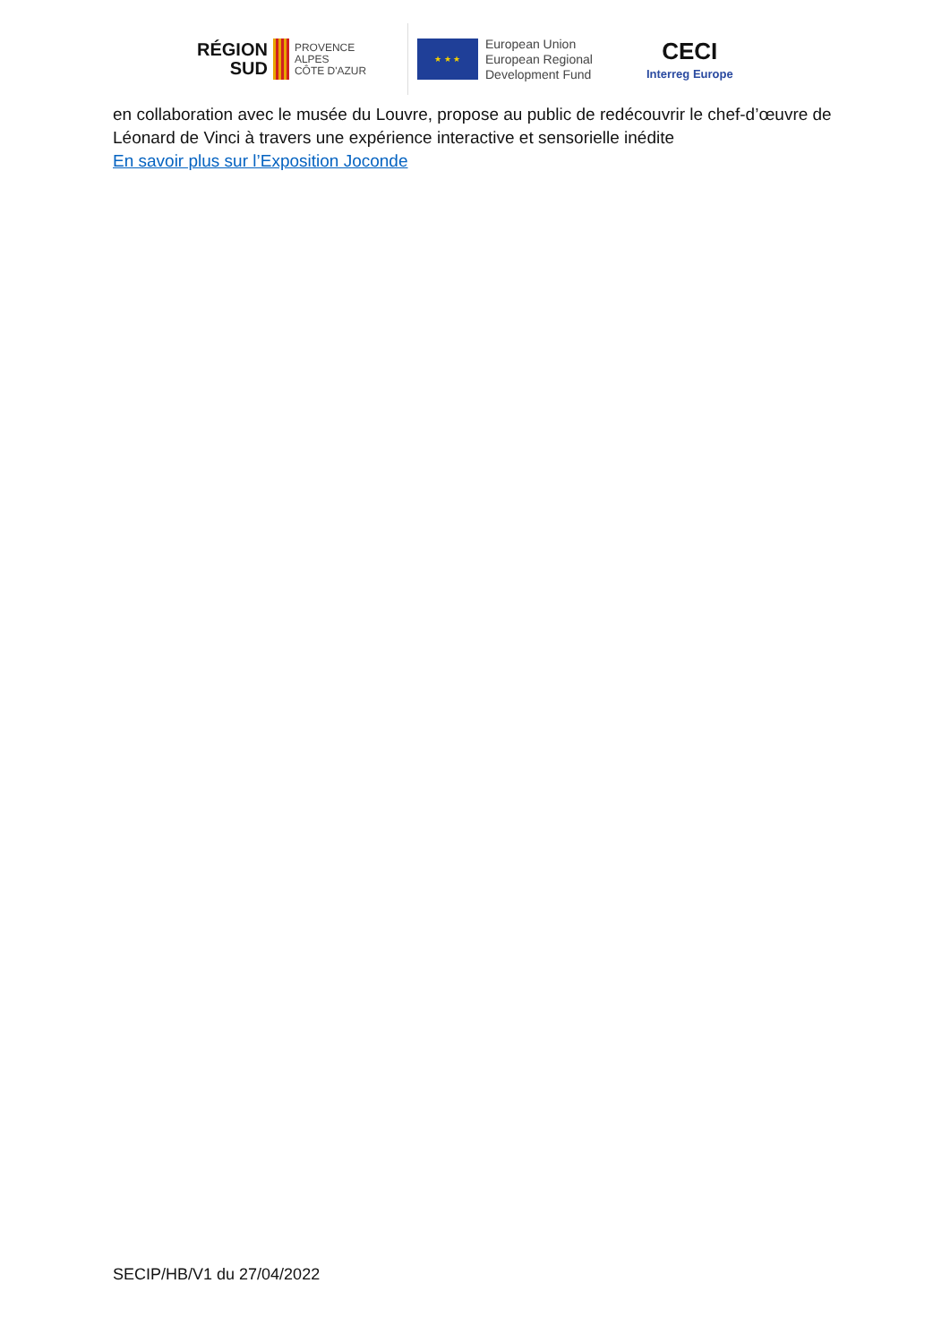RÉGION
SUD
PROVENCE
ALPES
CÔTE D'AZUR
★ ★ ★
European Union
European Regional
Development Fund
CECI
Interreg Europe
en collaboration avec le musée du Louvre, propose au public de redécouvrir le chef-d’œuvre de Léonard de Vinci à travers une expérience interactive et sensorielle inédite
En savoir plus sur l’Exposition Joconde
SECIP/HB/V1 du 27/04/2022